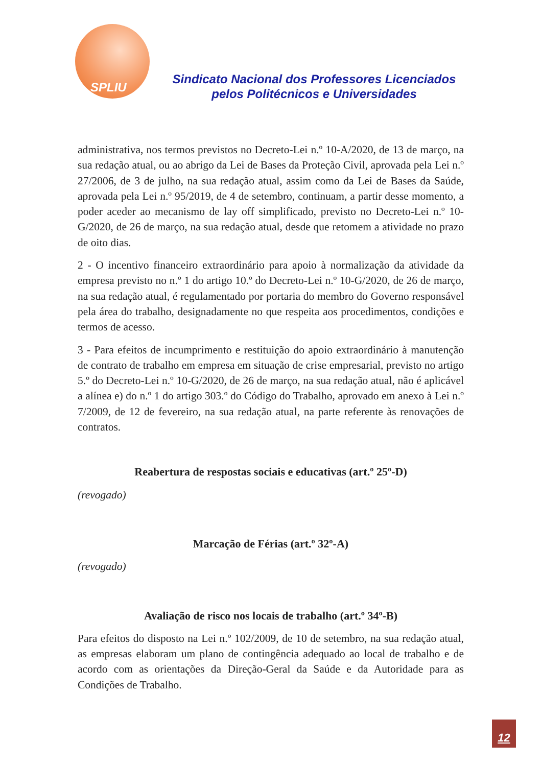SPLIU
Sindicato Nacional dos Professores Licenciados
pelos Politécnicos e Universidades
administrativa, nos termos previstos no Decreto-Lei n.º 10-A/2020, de 13 de março, na sua redação atual, ou ao abrigo da Lei de Bases da Proteção Civil, aprovada pela Lei n.º 27/2006, de 3 de julho, na sua redação atual, assim como da Lei de Bases da Saúde, aprovada pela Lei n.º 95/2019, de 4 de setembro, continuam, a partir desse momento, a poder aceder ao mecanismo de lay off simplificado, previsto no Decreto-Lei n.º 10-G/2020, de 26 de março, na sua redação atual, desde que retomem a atividade no prazo de oito dias.
2 - O incentivo financeiro extraordinário para apoio à normalização da atividade da empresa previsto no n.º 1 do artigo 10.º do Decreto-Lei n.º 10-G/2020, de 26 de março, na sua redação atual, é regulamentado por portaria do membro do Governo responsável pela área do trabalho, designadamente no que respeita aos procedimentos, condições e termos de acesso.
3 - Para efeitos de incumprimento e restituição do apoio extraordinário à manutenção de contrato de trabalho em empresa em situação de crise empresarial, previsto no artigo 5.º do Decreto-Lei n.º 10-G/2020, de 26 de março, na sua redação atual, não é aplicável a alínea e) do n.º 1 do artigo 303.º do Código do Trabalho, aprovado em anexo à Lei n.º 7/2009, de 12 de fevereiro, na sua redação atual, na parte referente às renovações de contratos.
Reabertura de respostas sociais e educativas (art.º 25º-D)
(revogado)
Marcação de Férias (art.º 32º-A)
(revogado)
Avaliação de risco nos locais de trabalho (art.º 34º-B)
Para efeitos do disposto na Lei n.º 102/2009, de 10 de setembro, na sua redação atual, as empresas elaboram um plano de contingência adequado ao local de trabalho e de acordo com as orientações da Direção-Geral da Saúde e da Autoridade para as Condições de Trabalho.
12